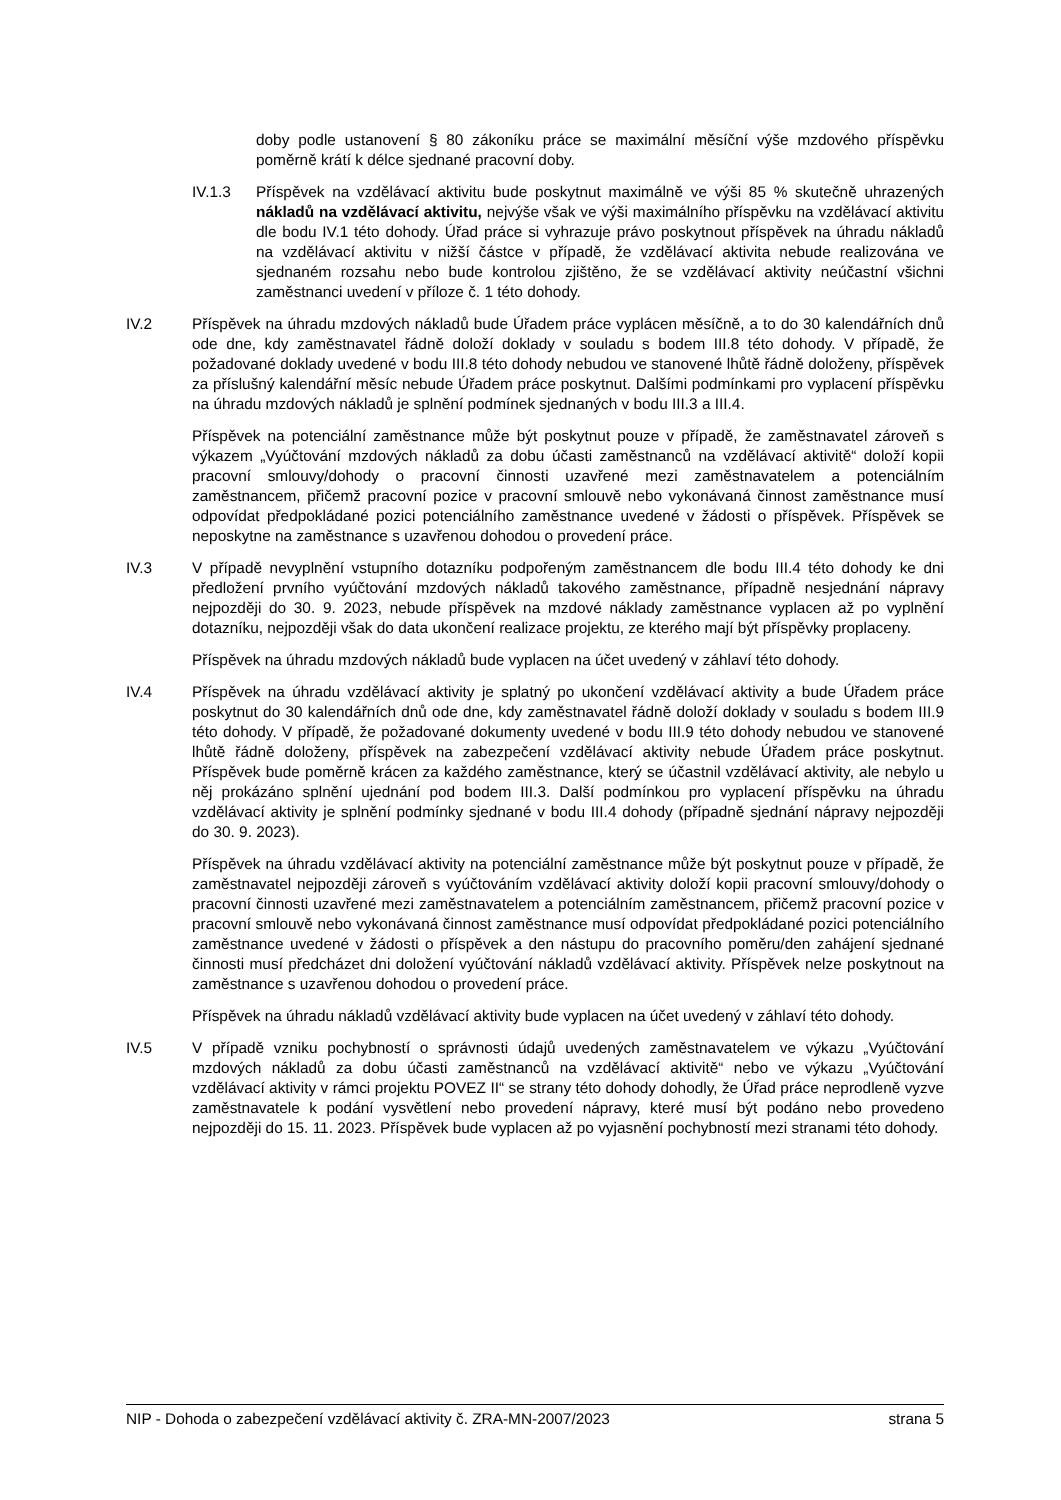doby podle ustanovení § 80 zákoníku práce se maximální měsíční výše mzdového příspěvku poměrně krátí k délce sjednané pracovní doby.
IV.1.3 Příspěvek na vzdělávací aktivitu bude poskytnut maximálně ve výši 85 % skutečně uhrazených nákladů na vzdělávací aktivitu, nejvýše však ve výši maximálního příspěvku na vzdělávací aktivitu dle bodu IV.1 této dohody. Úřad práce si vyhrazuje právo poskytnout příspěvek na úhradu nákladů na vzdělávací aktivitu v nižší částce v případě, že vzdělávací aktivita nebude realizována ve sjednaném rozsahu nebo bude kontrolou zjištěno, že se vzdělávací aktivity neúčastní všichni zaměstnanci uvedení v příloze č. 1 této dohody.
IV.2 Příspěvek na úhradu mzdových nákladů bude Úřadem práce vyplácen měsíčně, a to do 30 kalendářních dnů ode dne, kdy zaměstnavatel řádně doloží doklady v souladu s bodem III.8 této dohody. V případě, že požadované doklady uvedené v bodu III.8 této dohody nebudou ve stanovené lhůtě řádně doloženy, příspěvek za příslušný kalendářní měsíc nebude Úřadem práce poskytnut. Dalšími podmínkami pro vyplacení příspěvku na úhradu mzdových nákladů je splnění podmínek sjednaných v bodu III.3 a III.4.
Příspěvek na potenciální zaměstnance může být poskytnut pouze v případě, že zaměstnavatel zároveň s výkazem „Vyúčtování mzdových nákladů za dobu účasti zaměstnanců na vzdělávací aktivitě“ doloží kopii pracovní smlouvy/dohody o pracovní činnosti uzavřené mezi zaměstnavatelem a potenciálním zaměstnancem, přičemž pracovní pozice v pracovní smlouvě nebo vykonávaná činnost zaměstnance musí odpovídat předpokládané pozici potenciálního zaměstnance uvedené v žádosti o příspěvek. Příspěvek se neposkytne na zaměstnance s uzavřenou dohodou o provedení práce.
IV.3 V případě nevyplnění vstupního dotazníku podpořeným zaměstnancem dle bodu III.4 této dohody ke dni předložení prvního vyúčtování mzdových nákladů takového zaměstnance, případně nesjednání nápravy nejpozději do 30. 9. 2023, nebude příspěvek na mzdové náklady zaměstnance vyplacen až po vyplnění dotazníku, nejpozději však do data ukončení realizace projektu, ze kterého mají být příspěvky proplaceny.
Příspěvek na úhradu mzdových nákladů bude vyplacen na účet uvedený v záhlaví této dohody.
IV.4 Příspěvek na úhradu vzdělávací aktivity je splatný po ukončení vzdělávací aktivity a bude Úřadem práce poskytnut do 30 kalendářních dnů ode dne, kdy zaměstnavatel řádně doloží doklady v souladu s bodem III.9 této dohody. V případě, že požadované dokumenty uvedené v bodu III.9 této dohody nebudou ve stanovené lhůtě řádně doloženy, příspěvek na zabezpečení vzdělávací aktivity nebude Úřadem práce poskytnut. Příspěvek bude poměrně krácen za každého zaměstnance, který se účastnil vzdělávací aktivity, ale nebylo u něj prokázáno splnění ujednání pod bodem III.3. Další podmínkou pro vyplacení příspěvku na úhradu vzdělávací aktivity je splnění podmínky sjednané v bodu III.4 dohody (případně sjednání nápravy nejpozději do 30. 9. 2023).
Příspěvek na úhradu vzdělávací aktivity na potenciální zaměstnance může být poskytnut pouze v případě, že zaměstnavatel nejpozději zároveň s vyúčtováním vzdělávací aktivity doloží kopii pracovní smlouvy/dohody o pracovní činnosti uzavřené mezi zaměstnavatelem a potenciálním zaměstnancem, přičemž pracovní pozice v pracovní smlouvě nebo vykonávaná činnost zaměstnance musí odpovídat předpokládané pozici potenciálního zaměstnance uvedené v žádosti o příspěvek a den nástupu do pracovního poměru/den zahájení sjednané činnosti musí předcházet dni doložení vyúčtování nákladů vzdělávací aktivity. Příspěvek nelze poskytnout na zaměstnance s uzavřenou dohodou o provedení práce.
Příspěvek na úhradu nákladů vzdělávací aktivity bude vyplacen na účet uvedený v záhlaví této dohody.
IV.5 V případě vzniku pochybností o správnosti údajů uvedených zaměstnavatelem ve výkazu „Vyúčtování mzdových nákladů za dobu účasti zaměstnanců na vzdělávací aktivitě“ nebo ve výkazu „Vyúčtování vzdělávací aktivity v rámci projektu POVEZ II“ se strany této dohody dohodly, že Úřad práce neprodleně vyzve zaměstnavatele k podání vysvětlení nebo provedení nápravy, které musí být podáno nebo provedeno nejpozději do 15. 11. 2023. Příspěvek bude vyplacen až po vyjasnění pochybností mezi stranami této dohody.
NIP - Dohoda o zabezpečení vzdělávací aktivity č. ZRA-MN-2007/2023 strana 5